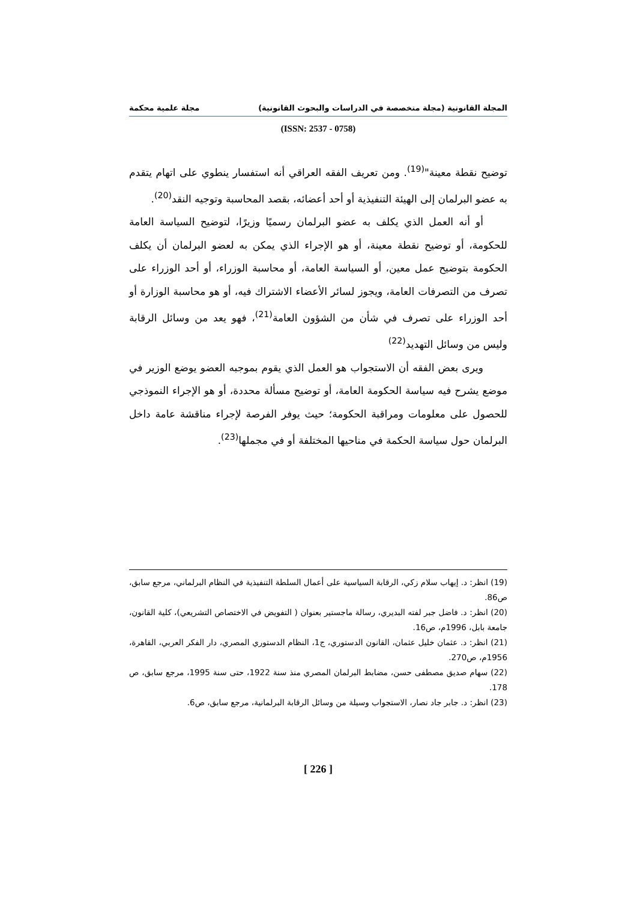المجلة القانونية (مجلة متخصصة في الدراسات والبحوث القانونية) مجلة علمية محكمة
(ISSN: 2537 - 0758)
توضيح نقطة معينة"<sup>(19)</sup>. ومن تعريف الفقه العراقي أنه استفسار ينطوي على اتهام يتقدم به عضو البرلمان إلى الهيئة التنفيذية أو أحد أعضائه، بقصد المحاسبة وتوجيه النقد<sup>(20)</sup>.
أو أنه العمل الذي يكلف به عضو البرلمان رسميًا وزيرًا، لتوضيح السياسة العامة للحكومة، أو توضيح نقطة معينة، أو هو الإجراء الذي يمكن به لعضو البرلمان أن يكلف الحكومة بتوضيح عمل معين، أو السياسة العامة، أو محاسبة الوزراء، أو أحد الوزراء على تصرف من التصرفات العامة، ويجوز لسائر الأعضاء الاشتراك فيه، أو هو محاسبة الوزارة أو أحد الوزراء على تصرف في شأن من الشؤون العامة<sup>(21)</sup>، فهو يعد من وسائل الرقابة وليس من وسائل التهديد<sup>(22)</sup>
ويرى بعض الفقه أن الاستجواب هو العمل الذي يقوم بموجبه العضو يوضع الوزير في موضع يشرح فيه سياسة الحكومة العامة، أو توضيح مسألة محددة، أو هو الإجراء النموذجي للحصول على معلومات ومراقبة الحكومة؛ حيث يوفر الفرصة لإجراء مناقشة عامة داخل البرلمان حول سياسة الحكمة في مناحيها المختلفة أو في مجملها<sup>(23)</sup>.
(19) انظر: د. إيهاب سلام زكي، الرقابة السياسية على أعمال السلطة التنفيذية في النظام البرلماني، مرجع سابق، ص86.
(20) انظر: د. فاضل جبر لفته البديري، رسالة ماجستير بعنوان ( التفويض في الاختصاص التشريعي)، كلية القانون، جامعة بابل، 1996م، ص16.
(21) انظر: د. عثمان خليل عثمان، القانون الدستوري، ج1، النظام الدستوري المصري، دار الفكر العربي، القاهرة، 1956م، ص270.
(22) سهام صديق مصطفى حسن، مضابط البرلمان المصري منذ سنة 1922، حتى سنة 1995، مرجع سابق، ص 178.
(23) انظر: د. جابر جاد نصار، الاستجواب وسيلة من وسائل الرقابة البرلمانية، مرجع سابق، ص6.
[ 226 ]